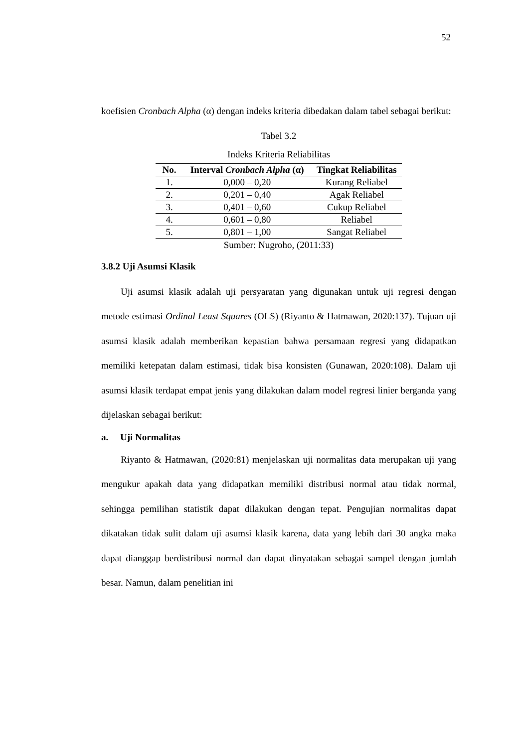52
koefisien Cronbach Alpha (α) dengan indeks kriteria dibedakan dalam tabel sebagai berikut:
Tabel 3.2
Indeks Kriteria Reliabilitas
| No. | Interval Cronbach Alpha (α) | Tingkat Reliabilitas |
| --- | --- | --- |
| 1. | 0,000 – 0,20 | Kurang Reliabel |
| 2. | 0,201 – 0,40 | Agak Reliabel |
| 3. | 0,401 – 0,60 | Cukup Reliabel |
| 4. | 0,601 – 0,80 | Reliabel |
| 5. | 0,801 – 1,00 | Sangat Reliabel |
Sumber: Nugroho, (2011:33)
3.8.2 Uji Asumsi Klasik
Uji asumsi klasik adalah uji persyaratan yang digunakan untuk uji regresi dengan metode estimasi Ordinal Least Squares (OLS) (Riyanto & Hatmawan, 2020:137). Tujuan uji asumsi klasik adalah memberikan kepastian bahwa persamaan regresi yang didapatkan memiliki ketepatan dalam estimasi, tidak bisa konsisten (Gunawan, 2020:108). Dalam uji asumsi klasik terdapat empat jenis yang dilakukan dalam model regresi linier berganda yang dijelaskan sebagai berikut:
a. Uji Normalitas
Riyanto & Hatmawan, (2020:81) menjelaskan uji normalitas data merupakan uji yang mengukur apakah data yang didapatkan memiliki distribusi normal atau tidak normal, sehingga pemilihan statistik dapat dilakukan dengan tepat. Pengujian normalitas dapat dikatakan tidak sulit dalam uji asumsi klasik karena, data yang lebih dari 30 angka maka dapat dianggap berdistribusi normal dan dapat dinyatakan sebagai sampel dengan jumlah besar. Namun, dalam penelitian ini